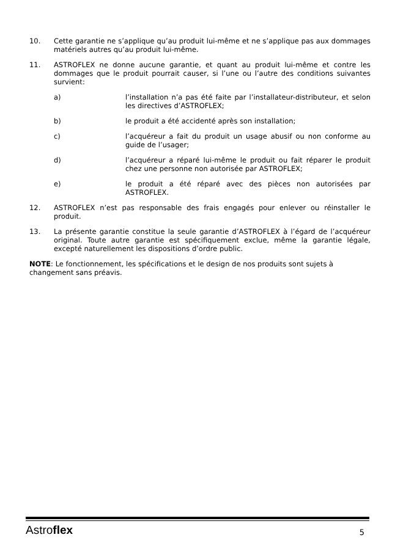10. Cette garantie ne s’applique qu’au produit lui-même et ne s’applique pas aux dommages matériels autres qu’au produit lui-même.
11. ASTROFLEX ne donne aucune garantie, et quant au produit lui-même et contre les dommages que le produit pourrait causer, si l’une ou l’autre des conditions suivantes survient:
a) l’installation n’a pas été faite par l’installateur-distributeur, et selon les directives d’ASTROFLEX;
b) le produit a été accidenté après son installation;
c) l’acquéreur a fait du produit un usage abusif ou non conforme au guide de l’usager;
d) l’acquéreur a réparé lui-même le produit ou fait réparer le produit chez une personne non autorisée par ASTROFLEX;
e) le produit a été réparé avec des pièces non autorisées par ASTROFLEX.
12. ASTROFLEX n’est pas responsable des frais engagés pour enlever ou réinstaller le produit.
13. La présente garantie constitue la seule garantie d’ASTROFLEX à l’égard de l’acquéreur original. Toute autre garantie est spécifiquement exclue, même la garantie légale, excepté naturellement les dispositions d’ordre public.
NOTE: Le fonctionnement, les spécifications et le design de nos produits sont sujets à changement sans préavis.
Astroflex
5